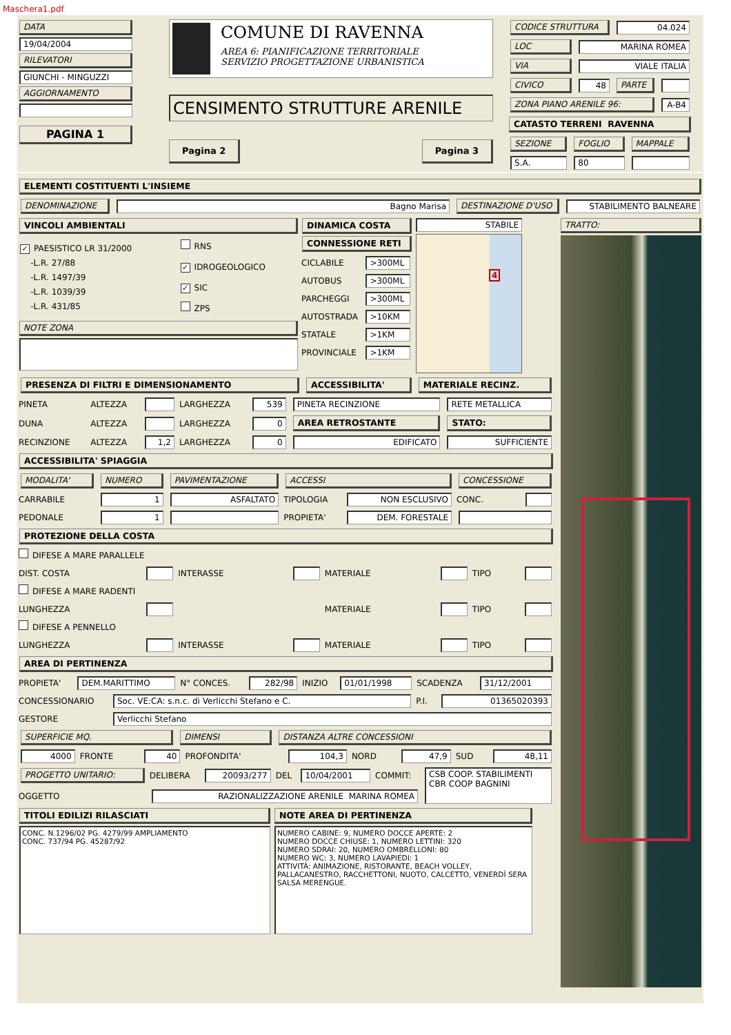Maschera1.pdf
DATA
19/04/2004
RILEVATORI
GIUNCHI - MINGUZZI
AGGIORNAMENTO
PAGINA 1
COMUNE DI RAVENNA
AREA 6: PIANIFICAZIONE TERRITORIALE
SERVIZIO PROGETTAZIONE URBANISTICA
CENSIMENTO STRUTTURE ARENILE
Pagina 2 Pagina 3
| CODICE STRUTTURA | | 04.024 | |
| LOC | MARINA ROMEA | | |
| VIA | VIALE ITALIA | | |
| CIVICO | 48 | PARTE | |
| ZONA PIANO ARENILE 96: | | | A-B4 |
CATASTO TERRENI RAVENNA
| SEZIONE | FOGLIO | MAPPALE |
| S.A. | 80 | |
ELEMENTI COSTITUENTI L'INSIEME
| DENOMINAZIONE | Bagno Marisa | DESTINAZIONE D'USO | STABILIMENTO BALNEARE |
VINCOLI AMBIENTALI
| ✓ PAESISTICO LR 31/2000 -L.R. 27/88 -L.R. 1497/39 -L.R. 1039/39 -L.R. 431/85 | RNS ✓ IDROGEOLOGICO ✓ SIC ZPS |
NOTE ZONA
DINAMICA COSTA
CONNESSIONE RETI
| CICLABILE | >300ML |
| AUTOBUS | >300ML |
| PARCHEGGI | >300ML |
| AUTOSTRADA | >10KM |
| STATALE | >1KM |
| PROVINCIALE | >1KM |
STABILE
4
| PRESENZA DI FILTRI E DIMENSIONAMENTO | ACCESSIBILITA' | MATERIALE RECINZ. |
| PINETA | ALTEZZA | | LARGHEZZA | 539 | PINETA RECINZIONE | RETE METALLICA |
| DUNA | ALTEZZA | | LARGHEZZA | 0 | AREA RETROSTANTE | STATO: |
| RECINZIONE | ALTEZZA | 1,2 | LARGHEZZA | 0 | EDIFICATO | SUFFICIENTE |
ACCESSIBILITA' SPIAGGIA
| MODALITA' | NUMERO | PAVIMENTAZIONE | ACCESSI | | CONCESSIONE | |
| CARRABILE | 1 | ASFALTATO | TIPOLOGIA | NON ESCLUSIVO | CONC. | |
| PEDONALE | 1 | | PROPIETA' | DEM. FORESTALE | | |
PROTEZIONE DELLA COSTA
| DIFESE A MARE PARALLELE | | | | | | | |
| DIST. COSTA | | INTERASSE | | MATERIALE | | TIPO | |
| DIFESE A MARE RADENTI | | | | | | | |
| LUNGHEZZA | | | | MATERIALE | | TIPO | |
| DIFESE A PENNELLO | | | | | | | |
| LUNGHEZZA | | INTERASSE | | MATERIALE | | TIPO | |
AREA DI PERTINENZA
| PROPIETA' | DEM.MARITTIMO | N° CONCES. | 282/98 | INIZIO | 01/01/1998 | SCADENZA | 31/12/2001 |
| CONCESSIONARIO | Soc. VE:CA: s.n.c. di Verlicchi Stefano e C. | P.I. | 01365020393 |
| GESTORE | Verlicchi Stefano | | |
| SUPERFICIE MQ. | DIMENSI | DISTANZA ALTRE CONCESSIONI |
| 4000 | FRONTE | 40 | PROFONDITA' | 104,3 | NORD | 47,9 | SUD | 48,11 |
| PROGETTO UNITARIO: | DELIBERA | 20093/277 | DEL | 10/04/2001 | COMMIT: | CSB COOP. STABILIMENTI CBR COOP BAGNINI |
| OGGETTO | RAZIONALIZZAZIONE ARENILE MARINA ROMEA | | | | | |
TITOLI EDILIZI RILASCIATI
CONC. N.1296/02 PG. 4279/99 AMPLIAMENTO
CONC. 737/94 PG. 45287/92
NOTE AREA DI PERTINENZA
NUMERO CABINE: 9, NUMERO DOCCE APERTE: 2
NUMERO DOCCE CHIUSE: 1, NUMERO LETTINI: 320
NUMERO SDRAI: 20, NUMERO OMBRELLONI: 80
NUMERO WC: 3, NUMERO LAVAPIEDI: 1
ATTIVITÀ: ANIMAZIONE, RISTORANTE, BEACH VOLLEY, PALLACANESTRO, RACCHETTONI, NUOTO, CALCETTO, VENERDÌ SERA SALSA MERENGUE.
TRATTO: